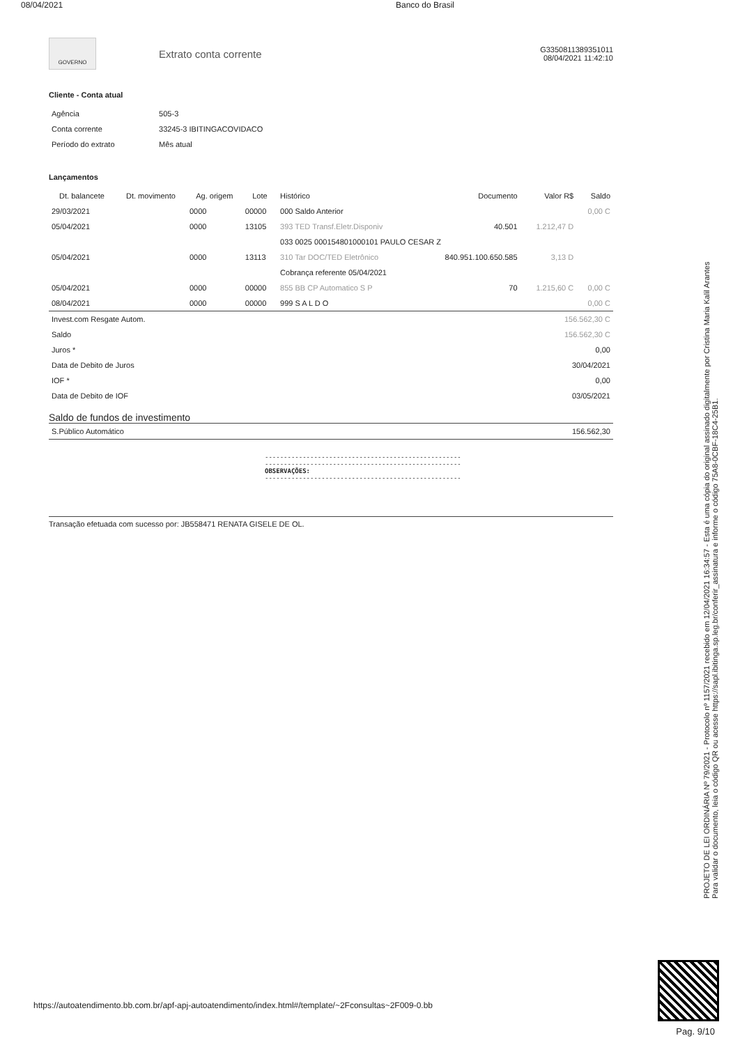08/04/2021 Banco do Brasil
GOVERNO
Extrato conta corrente
G3350811389351011
08/04/2021 11:42:10
Cliente - Conta atual
| Agência | 505-3 |
| Conta corrente | 33245-3 IBITINGACOVIDACO |
| Período do extrato | Mês atual |
Lançamentos
| Dt. balancete | Dt. movimento | Ag. origem | Lote | Histórico | Documento | Valor R$ | Saldo |
| --- | --- | --- | --- | --- | --- | --- | --- |
| 29/03/2021 | | 0000 | 00000 | 000 Saldo Anterior | | | 0,00 C |
| 05/04/2021 | | 0000 | 13105 | 393 TED Transf.Eletr.Disponiv | 40.501 | 1.212,47 D | |
| | | | | 033 0025 000154801000101 PAULO CESAR Z | | | |
| 05/04/2021 | | 0000 | 13113 | 310 Tar DOC/TED Eletrônico | 840.951.100.650.585 | 3,13 D | |
| | | | | Cobrança referente 05/04/2021 | | | |
| 05/04/2021 | | 0000 | 00000 | 855 BB CP Automatico S P | 70 | 1.215,60 C | 0,00 C |
| 08/04/2021 | | 0000 | 00000 | 999 S A L D O | | | 0,00 C |
| Invest.com Resgate Autom. | 156.562,30 C |
| Saldo | 156.562,30 C |
| Juros * | 0,00 |
| Data de Debito de Juros | 30/04/2021 |
| IOF * | 0,00 |
| Data de Debito de IOF | 03/05/2021 |
Saldo de fundos de investimento
| S.Público Automático | 156.562,30 |
----------------------------------------------------
----------------------------------------------------
OBSERVAÇÕES:
----------------------------------------------------
Transação efetuada com sucesso por: JB558471 RENATA GISELE DE OL.
PROJETO DE LEI ORDINÁRIA Nº 79/2021 - Protocolo nº 1157/2021 recebido em 12/04/2021 16:34:57 - Esta é uma cópia do original assinado digitalmente por Cristina Maria Kalil Arantes
Para validar o documento, leia o código QR ou acesse https://sapl.ibitinga.sp.leg.br/conferir_assinatura e informe o código 75A8-0CBF-18C4-25B1.
https://autoatendimento.bb.com.br/apf-apj-autoatendimento/index.html#/template/~2Fconsultas~2F009-0.bb
Pag. 9/10